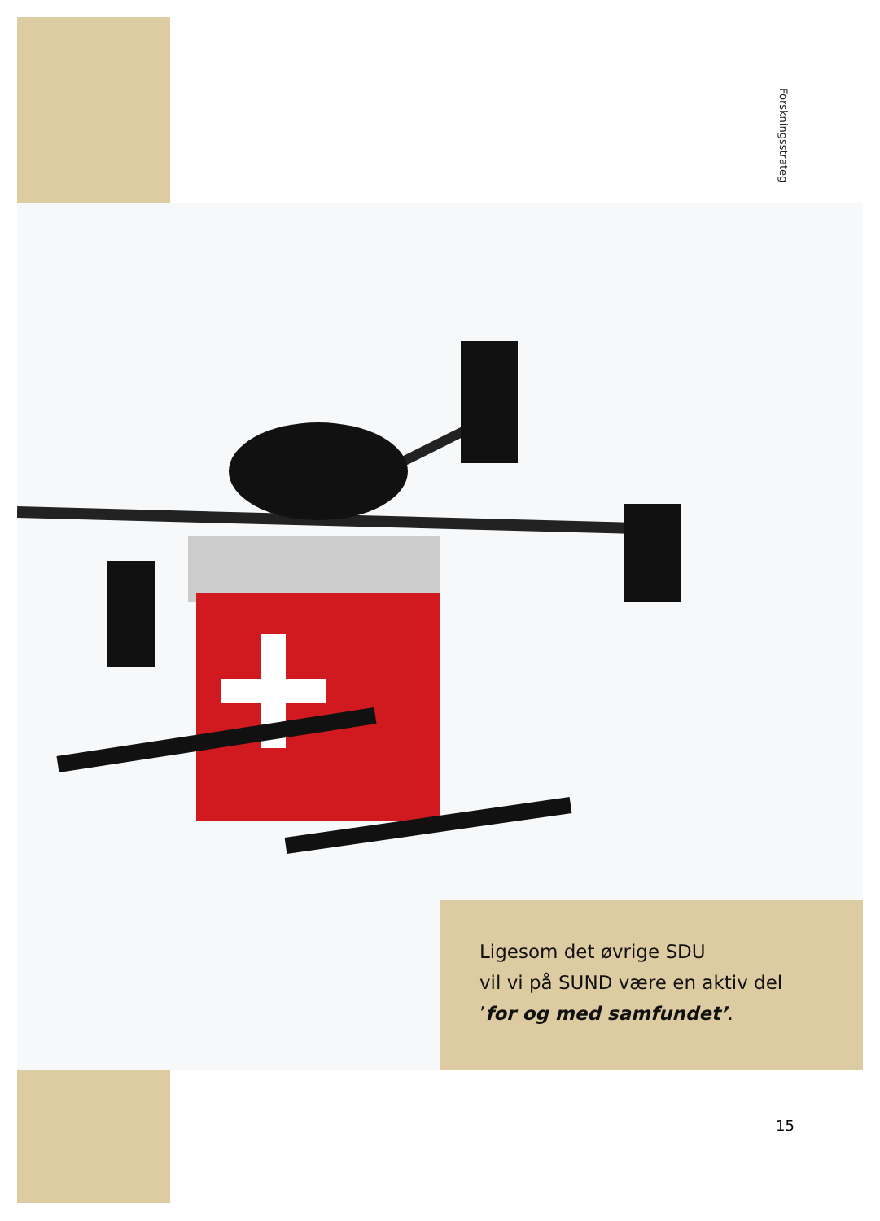Forskningsstrateg
Ligesom det øvrige SDU
vil vi på SUND være en aktiv del
’for og med samfundet’.
15